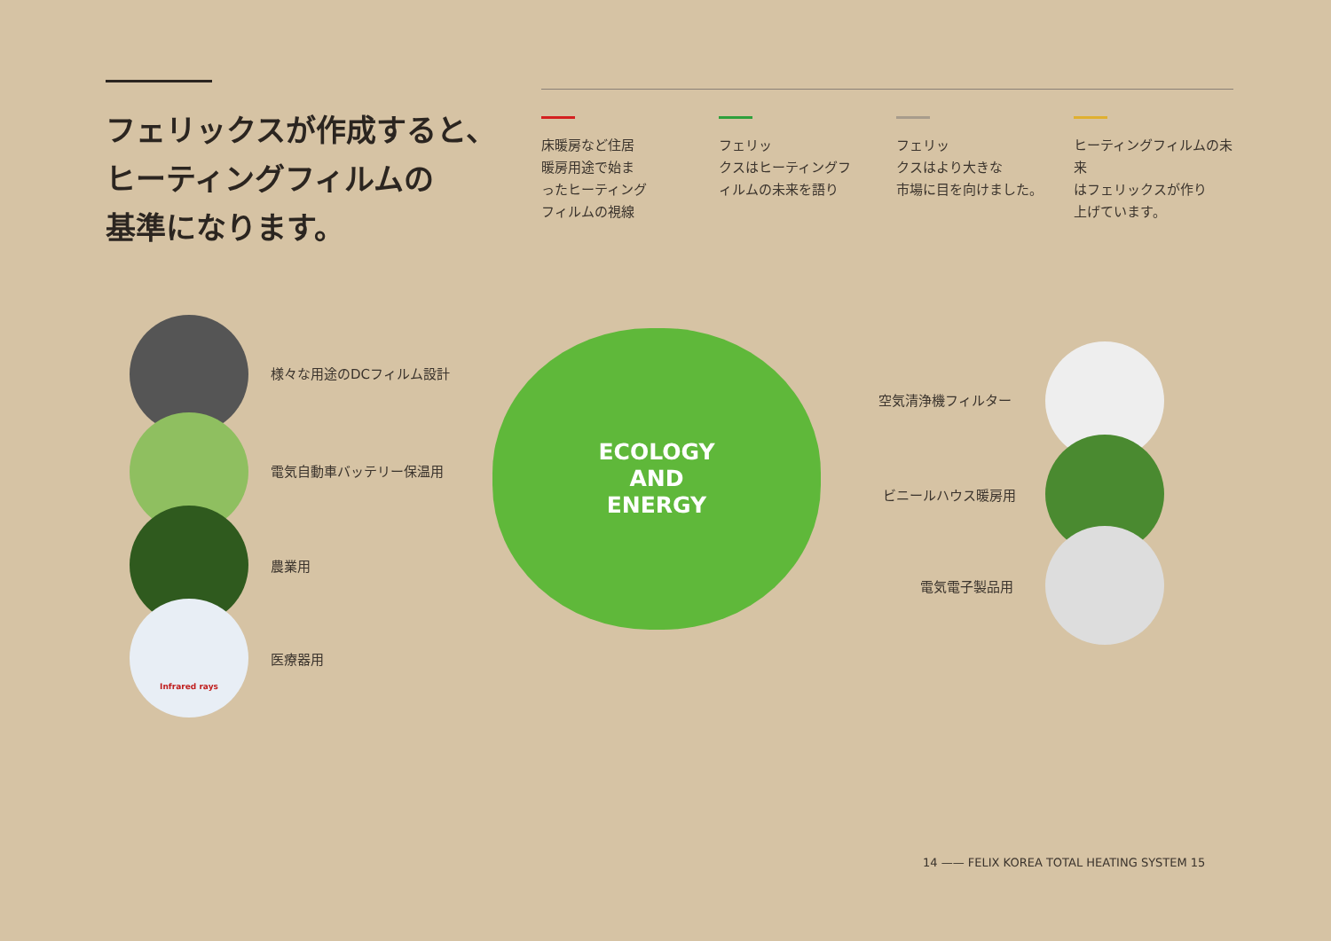フェリックスが作成すると、
ヒーティングフィルムの
基準になります。
床暖房など住居
暖房用途で始ま
ったヒーティング
フィルムの視線
フェリッ
クスはヒーティングフ
ィルムの未来を語り
フェリッ
クスはより大きな
市場に目を向けました。
ヒーティングフィルムの未来
はフェリックスが作り
上げています。
様々な用途のDCフィルム設計
電気自動車バッテリー保温用
農業用
Infrared rays
医療器用
ECOLOGY
AND
ENERGY
空気清浄機フィルター
ビニールハウス暖房用
電気電子製品用
14 —— FELIX KOREA TOTAL HEATING SYSTEM 15